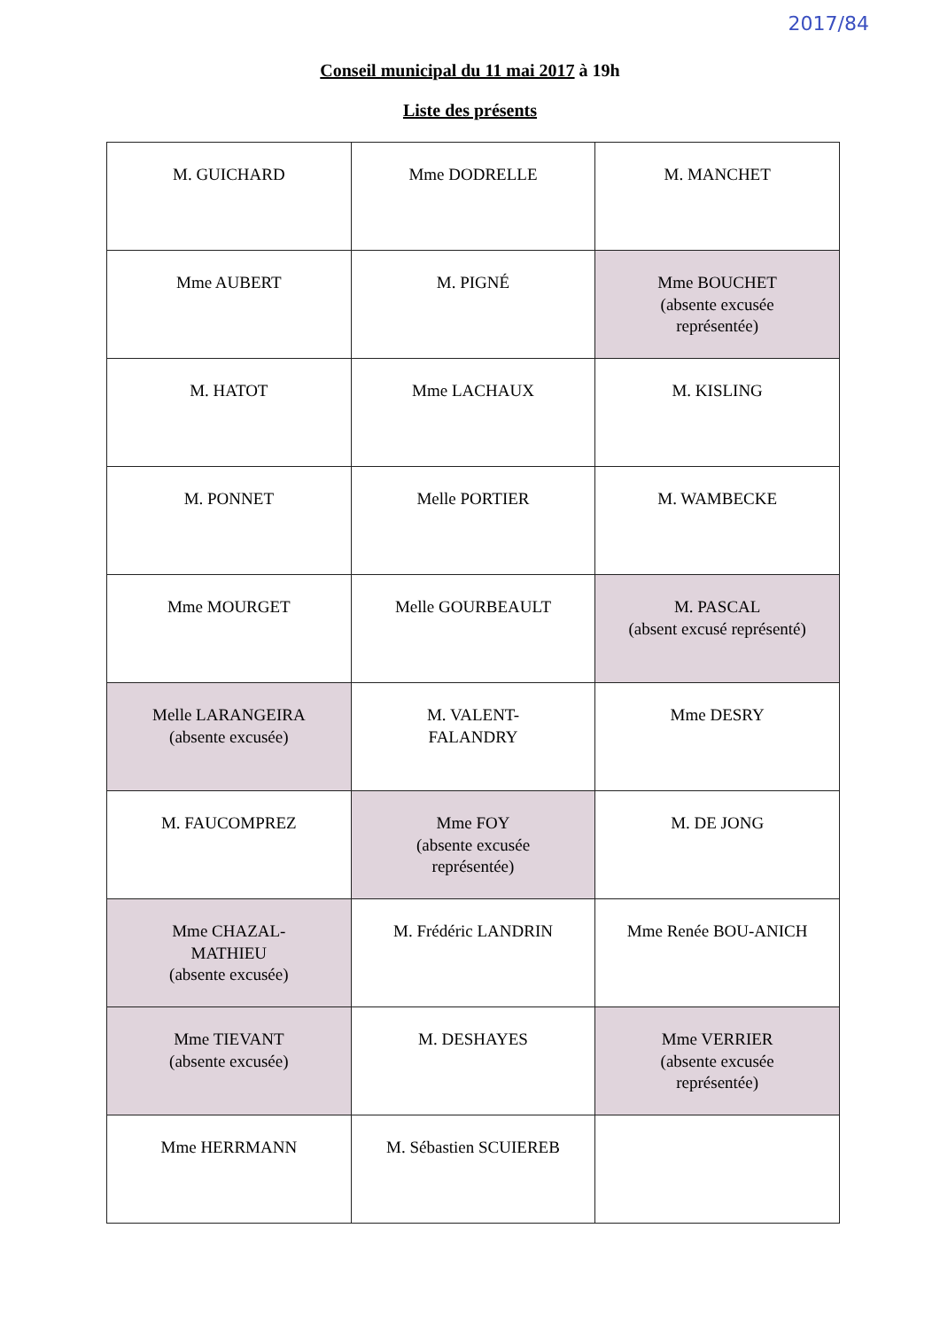2017/84
Conseil municipal du 11 mai 2017 à 19h
Liste des présents
| M. GUICHARD | Mme DODRELLE | M. MANCHET |
| Mme AUBERT | M. PIGNÉ | Mme BOUCHET (absente excusée représentée) |
| M. HATOT | Mme LACHAUX | M. KISLING |
| M. PONNET | Melle PORTIER | M. WAMBECKE |
| Mme MOURGET | Melle GOURBEAULT | M. PASCAL (absent excusé représenté) |
| Melle LARANGEIRA (absente excusée) | M. VALENT- FALANDRY | Mme DESRY |
| M. FAUCOMPREZ | Mme FOY (absente excusée représentée) | M. DE JONG |
| Mme CHAZAL- MATHIEU (absente excusée) | M. Frédéric LANDRIN | Mme Renée BOU-ANICH |
| Mme TIEVANT (absente excusée) | M. DESHAYES | Mme VERRIER (absente excusée représentée) |
| Mme HERRMANN | M. Sébastien SCUIEREB | |